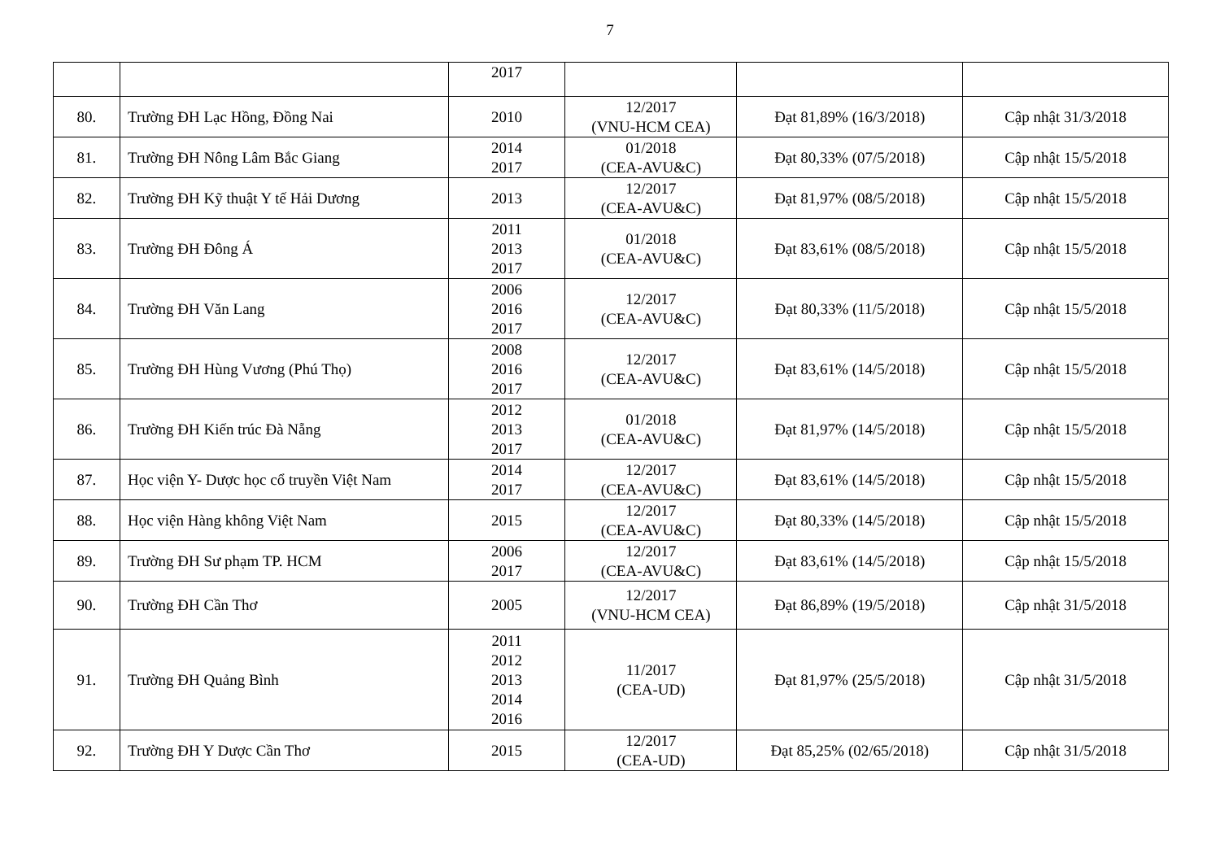7
| | | 2017 | | | |
| 80. | Trường ĐH Lạc Hồng, Đồng Nai | 2010 | 12/2017 (VNU-HCM CEA) | Đạt 81,89% (16/3/2018) | Cập nhật 31/3/2018 |
| 81. | Trường ĐH Nông Lâm Bắc Giang | 2014 2017 | 01/2018 (CEA-AVU&C) | Đạt 80,33% (07/5/2018) | Cập nhật 15/5/2018 |
| 82. | Trường ĐH Kỹ thuật Y tế Hải Dương | 2013 | 12/2017 (CEA-AVU&C) | Đạt 81,97% (08/5/2018) | Cập nhật 15/5/2018 |
| 83. | Trường ĐH Đông Á | 2011 2013 2017 | 01/2018 (CEA-AVU&C) | Đạt 83,61% (08/5/2018) | Cập nhật 15/5/2018 |
| 84. | Trường ĐH Văn Lang | 2006 2016 2017 | 12/2017 (CEA-AVU&C) | Đạt 80,33% (11/5/2018) | Cập nhật 15/5/2018 |
| 85. | Trường ĐH Hùng Vương (Phú Thọ) | 2008 2016 2017 | 12/2017 (CEA-AVU&C) | Đạt 83,61% (14/5/2018) | Cập nhật 15/5/2018 |
| 86. | Trường ĐH Kiến trúc Đà Nẵng | 2012 2013 2017 | 01/2018 (CEA-AVU&C) | Đạt 81,97% (14/5/2018) | Cập nhật 15/5/2018 |
| 87. | Học viện Y- Dược học cổ truyền Việt Nam | 2014 2017 | 12/2017 (CEA-AVU&C) | Đạt 83,61% (14/5/2018) | Cập nhật 15/5/2018 |
| 88. | Học viện Hàng không Việt Nam | 2015 | 12/2017 (CEA-AVU&C) | Đạt 80,33% (14/5/2018) | Cập nhật 15/5/2018 |
| 89. | Trường ĐH Sư phạm TP. HCM | 2006 2017 | 12/2017 (CEA-AVU&C) | Đạt 83,61% (14/5/2018) | Cập nhật 15/5/2018 |
| 90. | Trường ĐH Cần Thơ | 2005 | 12/2017 (VNU-HCM CEA) | Đạt 86,89% (19/5/2018) | Cập nhật 31/5/2018 |
| 91. | Trường ĐH Quảng Bình | 2011 2012 2013 2014 2016 | 11/2017 (CEA-UD) | Đạt 81,97% (25/5/2018) | Cập nhật 31/5/2018 |
| 92. | Trường ĐH Y Dược Cần Thơ | 2015 | 12/2017 (CEA-UD) | Đạt 85,25% (02/65/2018) | Cập nhật 31/5/2018 |